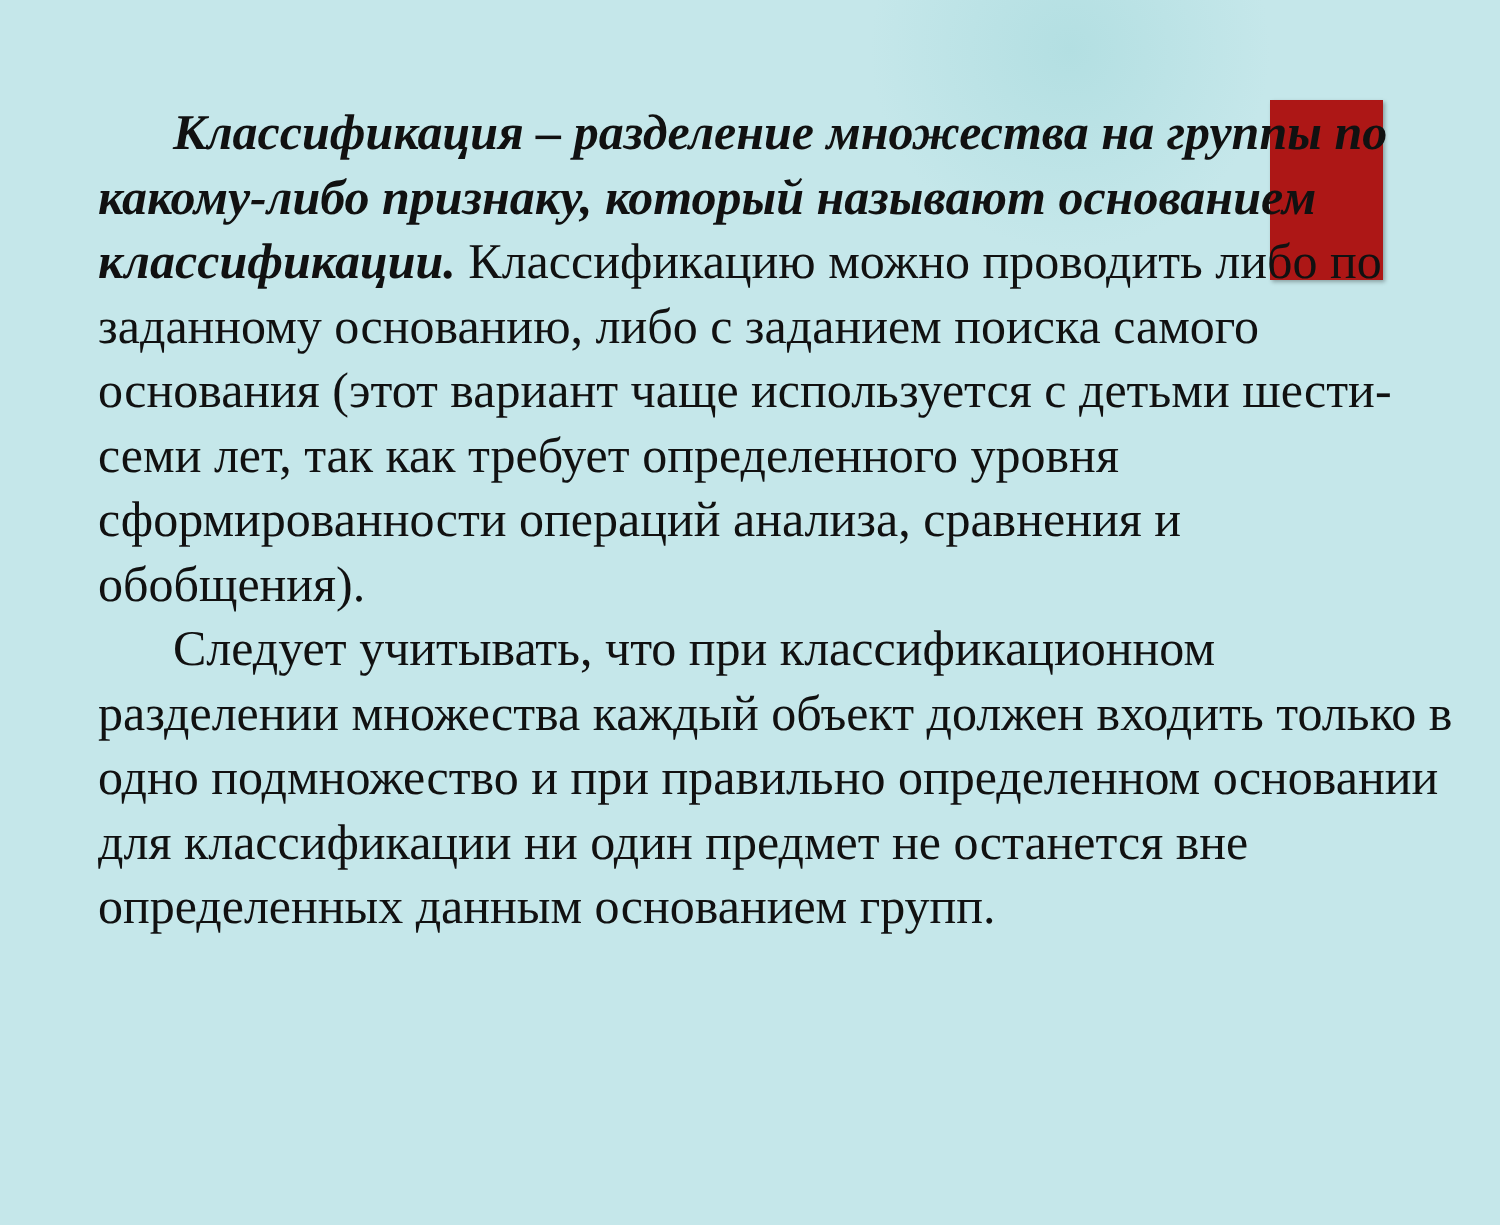Классификация – разделение множества на группы по какому-либо признаку, который называют основанием классификации. Классификацию можно проводить либо по заданному основанию, либо с заданием поиска самого основания (этот вариант чаще используется с детьми шести-семи лет, так как требует определенного уровня сформированности операций анализа, сравнения и обобщения).
Следует учитывать, что при классификационном разделении множества каждый объект должен входить только в одно подмножество и при правильно определенном основании для классификации ни один предмет не останется вне определенных данным основанием групп.